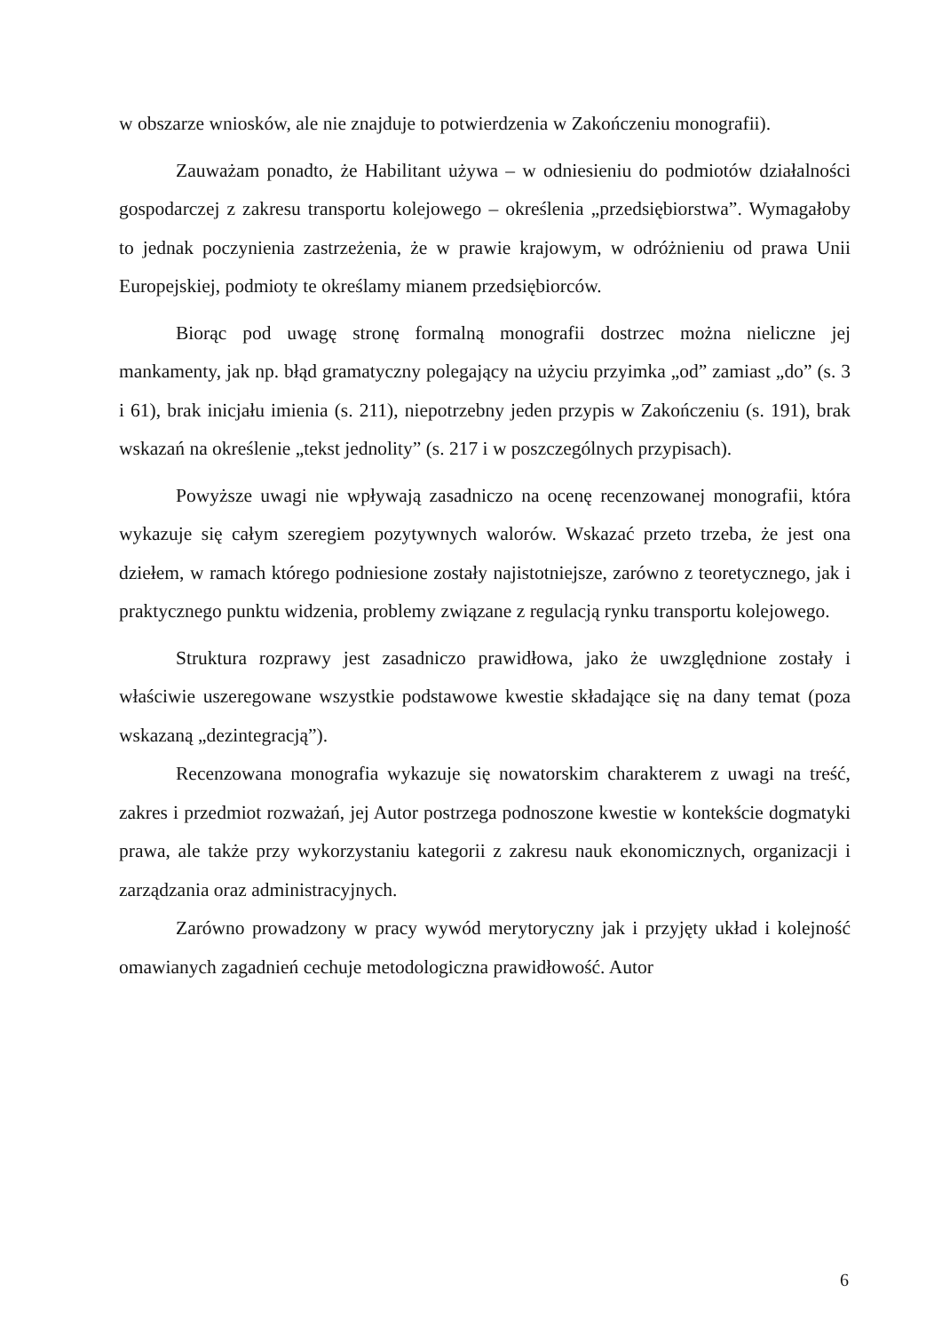w obszarze wniosków, ale nie znajduje to potwierdzenia w Zakończeniu monografii).
Zauważam ponadto, że Habilitant używa – w odniesieniu do podmiotów działalności gospodarczej z zakresu transportu kolejowego – określenia „przedsiębiorstwa”. Wymagałoby to jednak poczynienia zastrzeżenia, że w prawie krajowym, w odróżnieniu od prawa Unii Europejskiej, podmioty te określamy mianem przedsiębiorców.
Biorąc pod uwagę stronę formalną monografii dostrzec można nieliczne jej mankamenty, jak np. błąd gramatyczny polegający na użyciu przyimka „od” zamiast „do” (s. 3 i 61), brak inicjału imienia (s. 211), niepotrzebny jeden przypis w Zakończeniu (s. 191), brak wskazań na określenie „tekst jednolity” (s. 217 i w poszczególnych przypisach).
Powyższe uwagi nie wpływają zasadniczo na ocenę recenzowanej monografii, która wykazuje się całym szeregiem pozytywnych walorów. Wskazać przeto trzeba, że jest ona dziełem, w ramach którego podniesione zostały najistotniejsze, zarówno z teoretycznego, jak i praktycznego punktu widzenia, problemy związane z regulacją rynku transportu kolejowego.
Struktura rozprawy jest zasadniczo prawidłowa, jako że uwzględnione zostały i właściwie uszeregowane wszystkie podstawowe kwestie składające się na dany temat (poza wskazaną „dezintegracją”).
Recenzowana monografia wykazuje się nowatorskim charakterem z uwagi na treść, zakres i przedmiot rozważań, jej Autor postrzega podnoszone kwestie w kontekście dogmatyki prawa, ale także przy wykorzystaniu kategorii z zakresu nauk ekonomicznych, organizacji i zarządzania oraz administracyjnych.
Zarówno prowadzony w pracy wywód merytoryczny jak i przyjęty układ i kolejność omawianych zagadnień cechuje metodologiczna prawidłowość. Autor
6